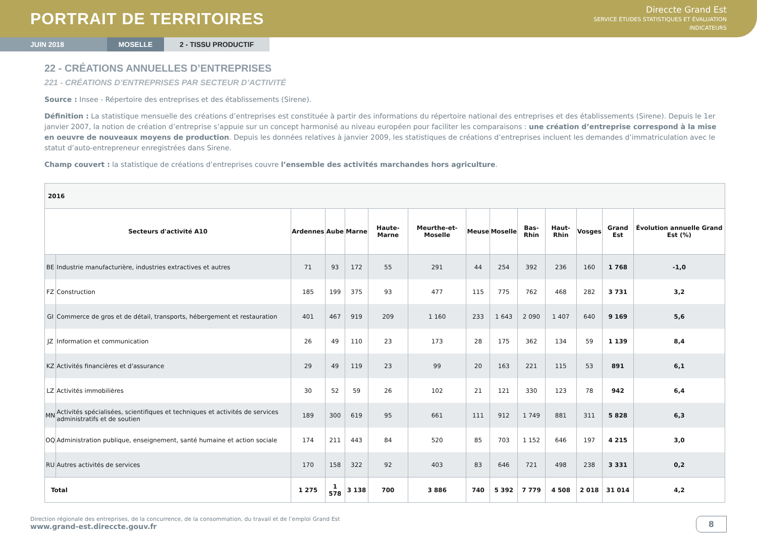PORTRAIT DE TERRITOIRES
Direccte Grand Est
SERVICE ÉTUDES STATISTIQUES ET ÉVALUATION
INDICATEURS
JUIN 2018 MOSELLE 2 - TISSU PRODUCTIF
22 - CRÉATIONS ANNUELLES D’ENTREPRISES
221 - CRÉATIONS D’ENTREPRISES PAR SECTEUR D’ACTIVITÉ
Source : Insee - Répertoire des entreprises et des établissements (Sirene).
Définition : La statistique mensuelle des créations d’entreprises est constituée à partir des informations du répertoire national des entreprises et des établissements (Sirene). Depuis le 1er janvier 2007, la notion de création d’entreprise s’appuie sur un concept harmonisé au niveau européen pour faciliter les comparaisons : une création d’entreprise correspond à la mise en oeuvre de nouveaux moyens de production. Depuis les données relatives à janvier 2009, les statistiques de créations d’entreprises incluent les demandes d’immatriculation avec le statut d’auto-entrepreneur enregistrées dans Sirene.
Champ couvert : la statistique de créations d’entreprises couvre l’ensemble des activités marchandes hors agriculture.
| 2016 | | | | | | | | | | | | | |
| Secteurs d'activité A10 | | Ardennes | Aube | Marne | Haute-Marne | Meurthe-et-Moselle | Meuse | Moselle | Bas-Rhin | Haut-Rhin | Vosges | Grand Est | Évolution annuelle Grand Est (%) |
| BE | Industrie manufacturière, industries extractives et autres | 71 | 93 | 172 | 55 | 291 | 44 | 254 | 392 | 236 | 160 | 1 768 | -1,0 |
| FZ | Construction | 185 | 199 | 375 | 93 | 477 | 115 | 775 | 762 | 468 | 282 | 3 731 | 3,2 |
| GI | Commerce de gros et de détail, transports, hébergement et restauration | 401 | 467 | 919 | 209 | 1 160 | 233 | 1 643 | 2 090 | 1 407 | 640 | 9 169 | 5,6 |
| JZ | Information et communication | 26 | 49 | 110 | 23 | 173 | 28 | 175 | 362 | 134 | 59 | 1 139 | 8,4 |
| KZ | Activités financières et d'assurance | 29 | 49 | 119 | 23 | 99 | 20 | 163 | 221 | 115 | 53 | 891 | 6,1 |
| LZ | Activités immobilières | 30 | 52 | 59 | 26 | 102 | 21 | 121 | 330 | 123 | 78 | 942 | 6,4 |
| MN | Activités spécialisées, scientifiques et techniques et activités de services administratifs et de soutien | 189 | 300 | 619 | 95 | 661 | 111 | 912 | 1 749 | 881 | 311 | 5 828 | 6,3 |
| OQ | Administration publique, enseignement, santé humaine et action sociale | 174 | 211 | 443 | 84 | 520 | 85 | 703 | 1 152 | 646 | 197 | 4 215 | 3,0 |
| RU | Autres activités de services | 170 | 158 | 322 | 92 | 403 | 83 | 646 | 721 | 498 | 238 | 3 331 | 0,2 |
| Total | | 1 275 | 1 578 | 3 138 | 700 | 3 886 | 740 | 5 392 | 7 779 | 4 508 | 2 018 | 31 014 | 4,2 |
Direction régionale des entreprises, de la concurrence, de la consommation, du travail et de l’emploi Grand Est
www.grand-est.direccte.gouv.fr
8